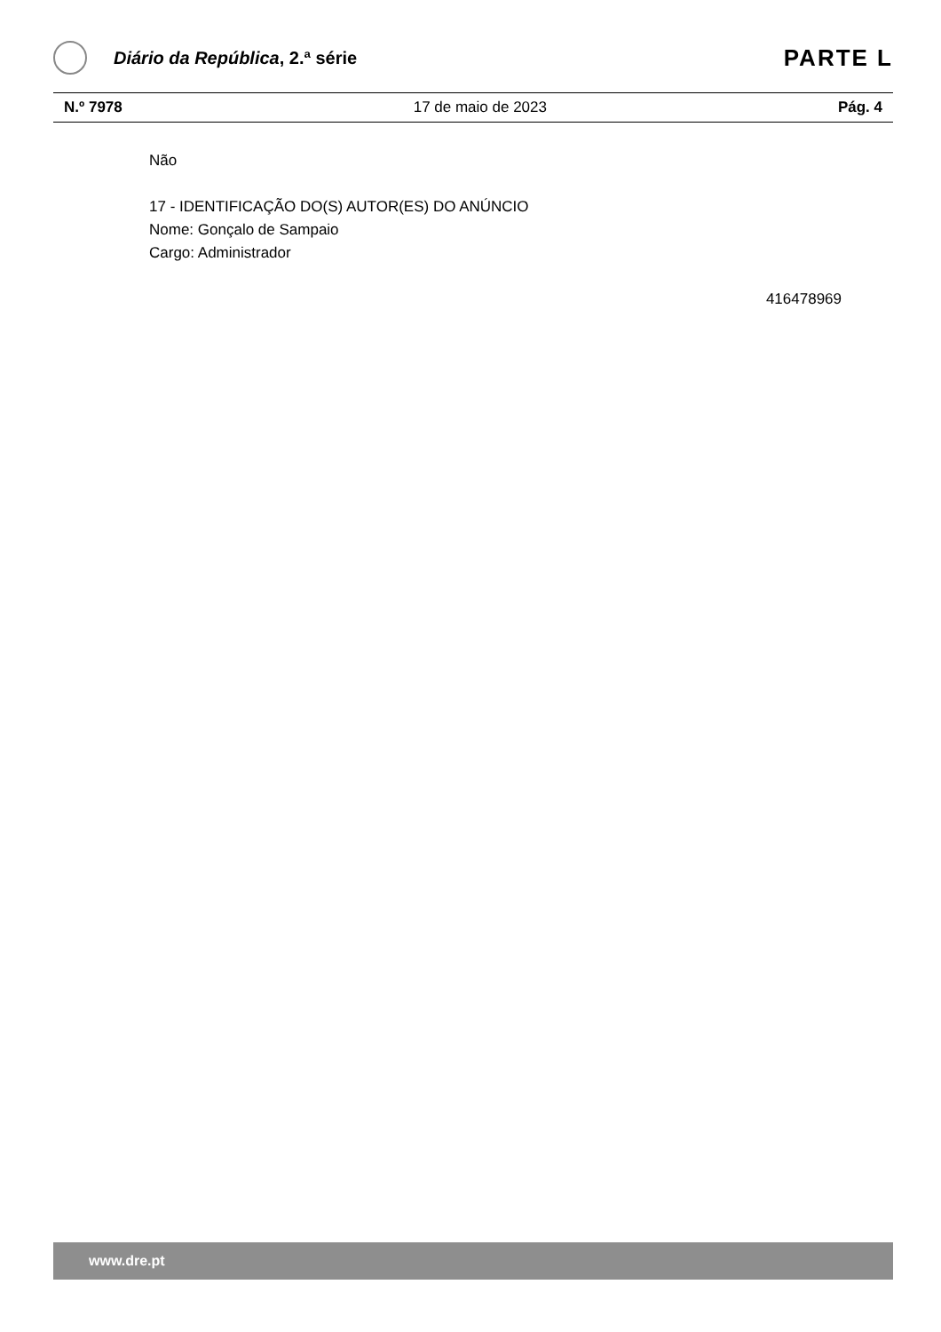Diário da República, 2.ª série
PARTE L
N.º 7978 17 de maio de 2023 Pág. 4
Não
17 - IDENTIFICAÇÃO DO(S) AUTOR(ES) DO ANÚNCIO
Nome: Gonçalo de Sampaio
Cargo: Administrador
416478969
www.dre.pt